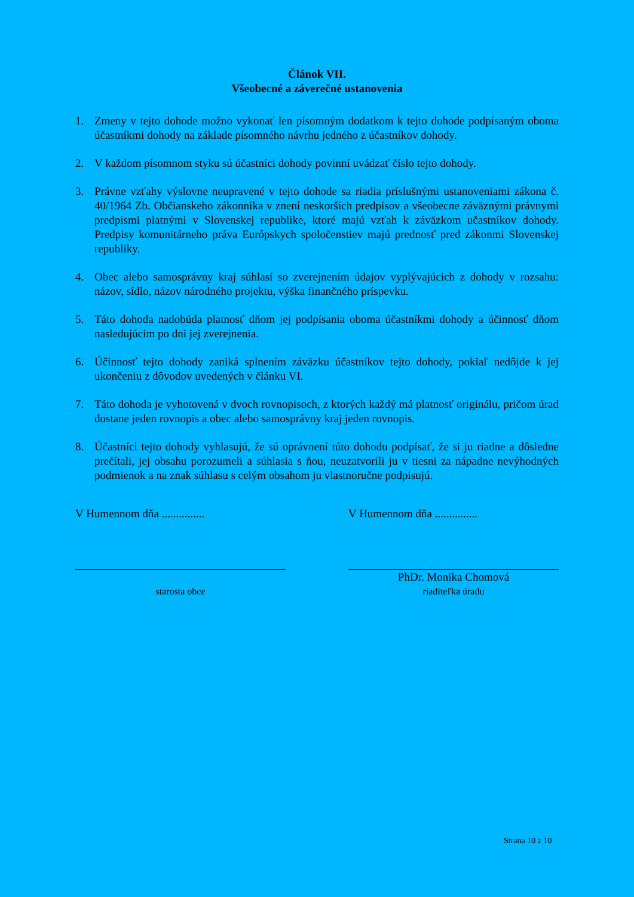Článok VII.
Všeobecné a záverečné ustanovenia
1. Zmeny v tejto dohode možno vykonať len písomným dodatkom k tejto dohode podpísaným oboma účastníkmi dohody na základe písomného návrhu jedného z účastníkov dohody.
2. V každom písomnom styku sú účastníci dohody povinní uvádzať číslo tejto dohody.
3. Právne vzťahy výslovne neupravené v tejto dohode sa riadia príslušnými ustanoveniami zákona č. 40/1964 Zb. Občianskeho zákonníka v znení neskorších predpisov a všeobecne záväznými právnymi predpismi platnými v Slovenskej republike, ktoré majú vzťah k záväzkom učastníkov dohody. Predpisy komunitárneho práva Európskych spoločenstiev majú prednosť pred zákonmi Slovenskej republiky.
4. Obec alebo samosprávny kraj súhlasí so zverejnením údajov vyplývajúcich z dohody v rozsahu: názov, sídlo, názov národného projektu, výška finančného príspevku.
5. Táto dohoda nadobúda platnosť dňom jej podpísania oboma účastníkmi dohody a účinnosť dňom nasledujúcim po dni jej zverejnenia.
6. Účinnosť tejto dohody zaniká splnením záväzku účastníkov tejto dohody, pokiaľ nedôjde k jej ukončeniu z dôvodov uvedených v článku VI.
7. Táto dohoda je vyhotovená v dvoch rovnopisoch, z ktorých každý má platnosť originálu, pričom úrad dostane jeden rovnopis a obec alebo samosprávny kraj jeden rovnopis.
8. Účastníci tejto dohody vyhlasujú, že sú oprávnení túto dohodu podpísať, že si ju riadne a dôsledne prečítali, jej obsahu porozumeli a súhlasia s ňou, neuzatvorili ju v tiesni za nápadne nevýhodných podmienok a na znak súhlasu s celým obsahom ju vlastnoručne podpisujú.
V Humennom dňa ...............
starosta obce
V Humennom dňa ...............
PhDr. Monika Chomová
riaditeľka úradu
Strana 10 z 10